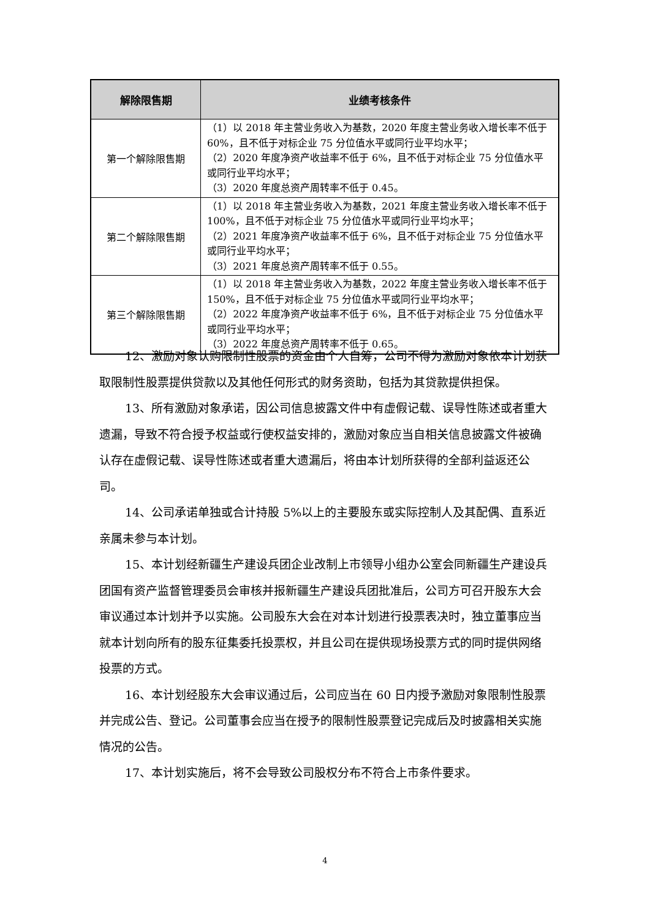| 解除限售期 | 业绩考核条件 |
| --- | --- |
| 第一个解除限售期 | （1）以 2018 年主营业务收入为基数，2020 年度主营业务收入增长率不低于 60%，且不低于对标企业 75 分位值水平或同行业平均水平； （2）2020 年度净资产收益率不低于 6%，且不低于对标企业 75 分位值水平或同行业平均水平； （3）2020 年度总资产周转率不低于 0.45。 |
| 第二个解除限售期 | （1）以 2018 年主营业务收入为基数，2021 年度主营业务收入增长率不低于 100%，且不低于对标企业 75 分位值水平或同行业平均水平； （2）2021 年度净资产收益率不低于 6%，且不低于对标企业 75 分位值水平或同行业平均水平； （3）2021 年度总资产周转率不低于 0.55。 |
| 第三个解除限售期 | （1）以 2018 年主营业务收入为基数，2022 年度主营业务收入增长率不低于 150%，且不低于对标企业 75 分位值水平或同行业平均水平； （2）2022 年度净资产收益率不低于 6%，且不低于对标企业 75 分位值水平或同行业平均水平； （3）2022 年度总资产周转率不低于 0.65。 |
12、激励对象认购限制性股票的资金由个人自筹，公司不得为激励对象依本计划获取限制性股票提供贷款以及其他任何形式的财务资助，包括为其贷款提供担保。
13、所有激励对象承诺，因公司信息披露文件中有虚假记载、误导性陈述或者重大遗漏，导致不符合授予权益或行使权益安排的，激励对象应当自相关信息披露文件被确认存在虚假记载、误导性陈述或者重大遗漏后，将由本计划所获得的全部利益返还公司。
14、公司承诺单独或合计持股 5%以上的主要股东或实际控制人及其配偶、直系近亲属未参与本计划。
15、本计划经新疆生产建设兵团企业改制上市领导小组办公室会同新疆生产建设兵团国有资产监督管理委员会审核并报新疆生产建设兵团批准后，公司方可召开股东大会审议通过本计划并予以实施。公司股东大会在对本计划进行投票表决时，独立董事应当就本计划向所有的股东征集委托投票权，并且公司在提供现场投票方式的同时提供网络投票的方式。
16、本计划经股东大会审议通过后，公司应当在 60 日内授予激励对象限制性股票并完成公告、登记。公司董事会应当在授予的限制性股票登记完成后及时披露相关实施情况的公告。
17、本计划实施后，将不会导致公司股权分布不符合上市条件要求。
4